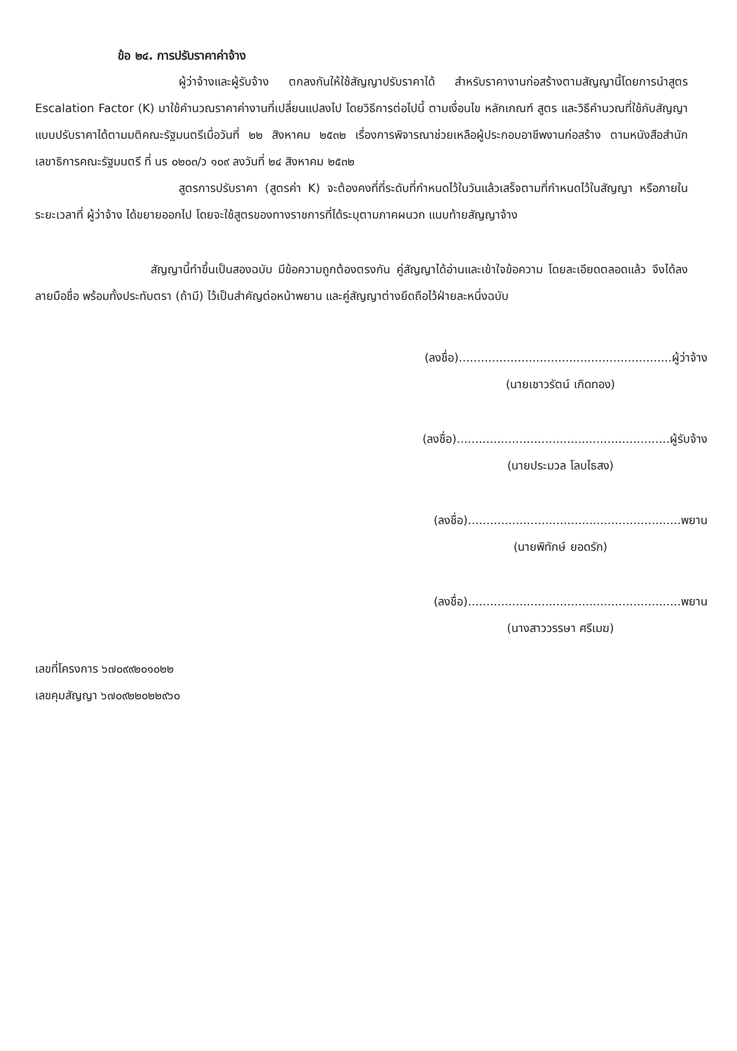ข้อ ๒๔. การปรับราคาค่าจ้าง
ผู้ว่าจ้างและผู้รับจ้าง ตกลงกันให้ใช้สัญญาปรับราคาได้ สำหรับราคางานก่อสร้างตามสัญญานี้โดยการนำสูตร Escalation Factor (K) มาใช้คำนวณราคาค่างานที่เปลี่ยนแปลงไป โดยวิธีการต่อไปนี้ ตามเงื่อนไข หลักเกณฑ์ สูตร และวิธีคำนวณที่ใช้กับสัญญาแบบปรับราคาได้ตามมติคณะรัฐมนตรีเมื่อวันที่ ๒๒ สิงหาคม ๒๕๓๒ เรื่องการพิจารณาช่วยเหลือผู้ประกอบอาชีพงานก่อสร้าง ตามหนังสือสำนักเลขาธิการคณะรัฐมนตรี ที่ นร ๐๒๐๓/ว ๑๐๙ ลงวันที่ ๒๔ สิงหาคม ๒๕๓๒
สูตรการปรับราคา (สูตรค่า K) จะต้องคงที่ที่ระดับที่กำหนดไว้ในวันแล้วเสร็จตามที่กำหนดไว้ในสัญญา หรือภายในระยะเวลาที่ ผู้ว่าจ้าง ได้ขยายออกไป โดยจะใช้สูตรของทางราชการที่ได้ระบุตามภาคผนวก แนบท้ายสัญญาจ้าง
สัญญานี้ทำขึ้นเป็นสองฉบับ มีข้อความถูกต้องตรงกัน คู่สัญญาได้อ่านและเข้าใจข้อความ โดยละเอียดตลอดแล้ว จึงได้ลงลายมือชื่อ พร้อมทั้งประทับตรา (ถ้ามี) ไว้เป็นสำคัญต่อหน้าพยาน และคู่สัญญาต่างยึดถือไว้ฝ่ายละหนึ่งฉบับ
(ลงชื่อ)..........................................................ผู้ว่าจ้าง
(นายเชาวรัตน์ เกิดทอง)
(ลงชื่อ)..........................................................ผู้รับจ้าง
(นายประมวล โลบไธสง)
(ลงชื่อ)..........................................................พยาน
(นายพิทักษ์ ยอดรัก)
(ลงชื่อ)..........................................................พยาน
(นางสาววรรษา ศรีเมฆ)
เลขที่โครงการ ๖๗๐๙๙๒๐๑๐๒๒
เลขคุมสัญญา ๖๗๐๙๒๒๐๒๒๙๖๐